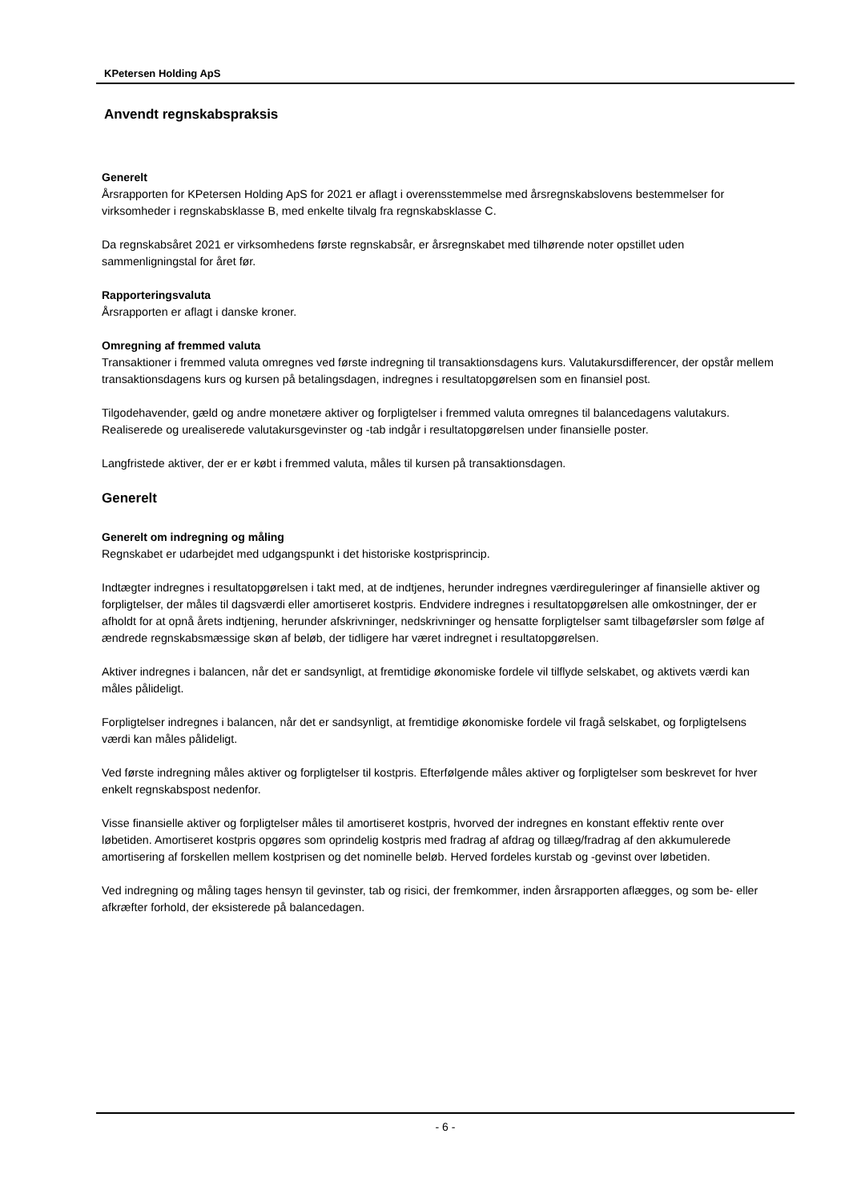KPetersen Holding ApS
Anvendt regnskabspraksis
Generelt
Årsrapporten for KPetersen Holding ApS for 2021 er aflagt i overensstemmelse med årsregnskabslovens bestemmelser for virksomheder i regnskabsklasse B, med enkelte tilvalg fra regnskabsklasse C.
Da regnskabsåret 2021 er virksomhedens første regnskabsår, er årsregnskabet med tilhørende noter opstillet uden sammenligningstal for året før.
Rapporteringsvaluta
Årsrapporten er aflagt i danske kroner.
Omregning af fremmed valuta
Transaktioner i fremmed valuta omregnes ved første indregning til transaktionsdagens kurs. Valutakursdifferencer, der opstår mellem transaktionsdagens kurs og kursen på betalingsdagen, indregnes i resultatopgørelsen som en finansiel post.
Tilgodehavender, gæld og andre monetære aktiver og forpligtelser i fremmed valuta omregnes til balancedagens valutakurs. Realiserede og urealiserede valutakursgevinster og -tab indgår i resultatopgørelsen under finansielle poster.
Langfristede aktiver, der er er købt i fremmed valuta, måles til kursen på transaktionsdagen.
Generelt
Generelt om indregning og måling
Regnskabet er udarbejdet med udgangspunkt i det historiske kostprisprincip.
Indtægter indregnes i resultatopgørelsen i takt med, at de indtjenes, herunder indregnes værdireguleringer af finansielle aktiver og forpligtelser, der måles til dagsværdi eller amortiseret kostpris. Endvidere indregnes i resultatopgørelsen alle omkostninger, der er afholdt for at opnå årets indtjening, herunder afskrivninger, nedskrivninger og hensatte forpligtelser samt tilbageførsler som følge af ændrede regnskabsmæssige skøn af beløb, der tidligere har været indregnet i resultatopgørelsen.
Aktiver indregnes i balancen, når det er sandsynligt, at fremtidige økonomiske fordele vil tilflyde selskabet, og aktivets værdi kan måles pålideligt.
Forpligtelser indregnes i balancen, når det er sandsynligt, at fremtidige økonomiske fordele vil fragå selskabet, og forpligtelsens værdi kan måles pålideligt.
Ved første indregning måles aktiver og forpligtelser til kostpris. Efterfølgende måles aktiver og forpligtelser som beskrevet for hver enkelt regnskabspost nedenfor.
Visse finansielle aktiver og forpligtelser måles til amortiseret kostpris, hvorved der indregnes en konstant effektiv rente over løbetiden. Amortiseret kostpris opgøres som oprindelig kostpris med fradrag af afdrag og tillæg/fradrag af den akkumulerede amortisering af forskellen mellem kostprisen og det nominelle beløb. Herved fordeles kurstab og -gevinst over løbetiden.
Ved indregning og måling tages hensyn til gevinster, tab og risici, der fremkommer, inden årsrapporten aflægges, og som be- eller afkræfter forhold, der eksisterede på balancedagen.
- 6 -